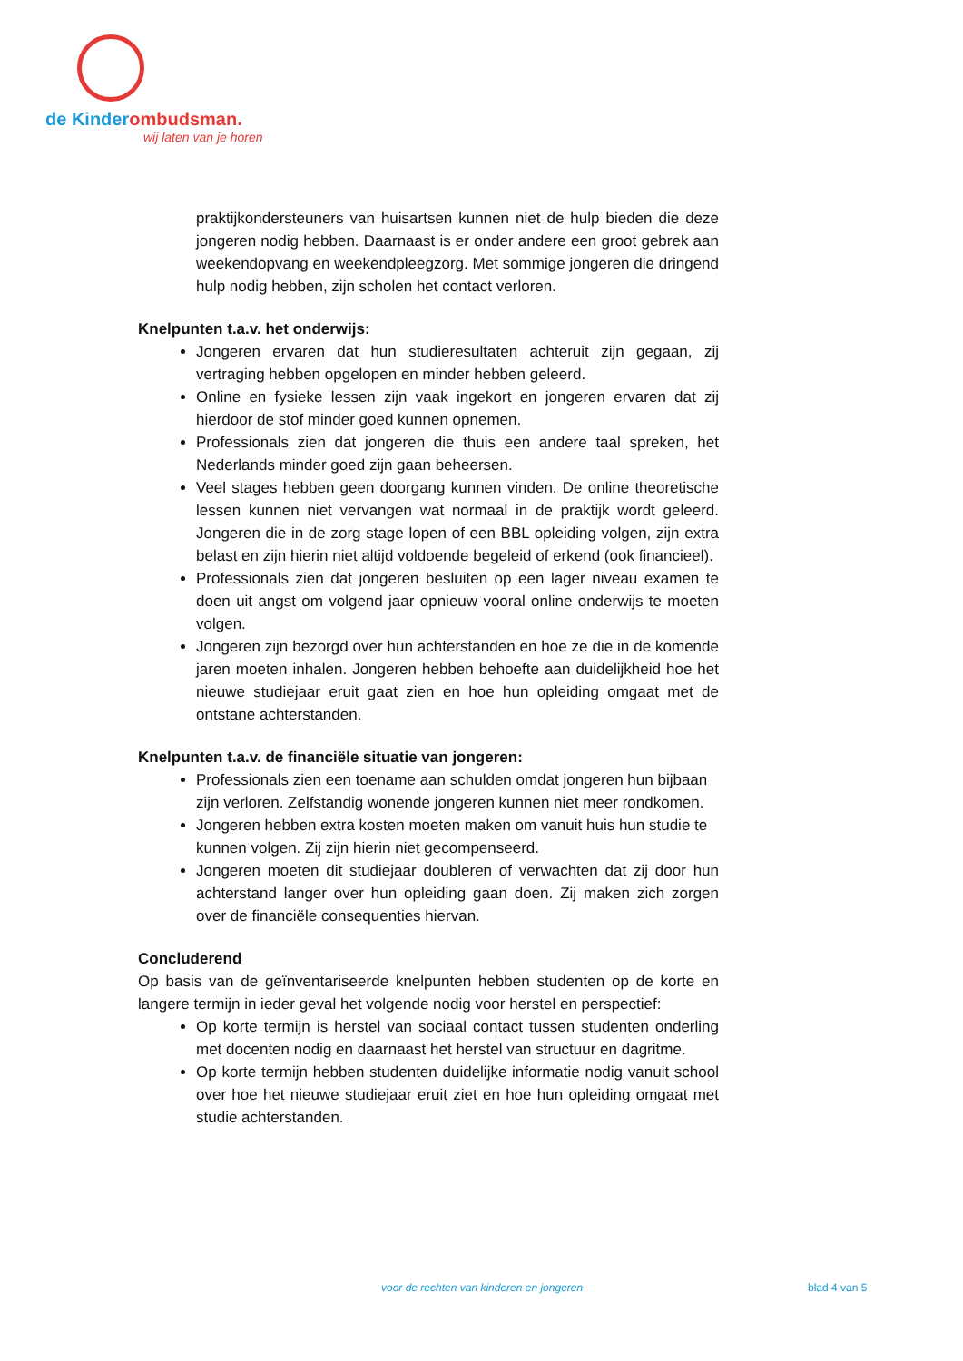de Kinderombudsman.
wij laten van je horen
praktijkondersteuners van huisartsen kunnen niet de hulp bieden die deze jongeren nodig hebben. Daarnaast is er onder andere een groot gebrek aan weekendopvang en weekendpleegzorg. Met sommige jongeren die dringend hulp nodig hebben, zijn scholen het contact verloren.
Knelpunten t.a.v. het onderwijs:
Jongeren ervaren dat hun studieresultaten achteruit zijn gegaan, zij vertraging hebben opgelopen en minder hebben geleerd.
Online en fysieke lessen zijn vaak ingekort en jongeren ervaren dat zij hierdoor de stof minder goed kunnen opnemen.
Professionals zien dat jongeren die thuis een andere taal spreken, het Nederlands minder goed zijn gaan beheersen.
Veel stages hebben geen doorgang kunnen vinden. De online theoretische lessen kunnen niet vervangen wat normaal in de praktijk wordt geleerd. Jongeren die in de zorg stage lopen of een BBL opleiding volgen, zijn extra belast en zijn hierin niet altijd voldoende begeleid of erkend (ook financieel).
Professionals zien dat jongeren besluiten op een lager niveau examen te doen uit angst om volgend jaar opnieuw vooral online onderwijs te moeten volgen.
Jongeren zijn bezorgd over hun achterstanden en hoe ze die in de komende jaren moeten inhalen. Jongeren hebben behoefte aan duidelijkheid hoe het nieuwe studiejaar eruit gaat zien en hoe hun opleiding omgaat met de ontstane achterstanden.
Knelpunten t.a.v. de financiële situatie van jongeren:
Professionals zien een toename aan schulden omdat jongeren hun bijbaan zijn verloren. Zelfstandig wonende jongeren kunnen niet meer rondkomen.
Jongeren hebben extra kosten moeten maken om vanuit huis hun studie te kunnen volgen. Zij zijn hierin niet gecompenseerd.
Jongeren moeten dit studiejaar doubleren of verwachten dat zij door hun achterstand langer over hun opleiding gaan doen. Zij maken zich zorgen over de financiële consequenties hiervan.
Concluderend
Op basis van de geïnventariseerde knelpunten hebben studenten op de korte en langere termijn in ieder geval het volgende nodig voor herstel en perspectief:
Op korte termijn is herstel van sociaal contact tussen studenten onderling met docenten nodig en daarnaast het herstel van structuur en dagritme.
Op korte termijn hebben studenten duidelijke informatie nodig vanuit school over hoe het nieuwe studiejaar eruit ziet en hoe hun opleiding omgaat met studie achterstanden.
voor de rechten van kinderen en jongeren blad 4 van 5